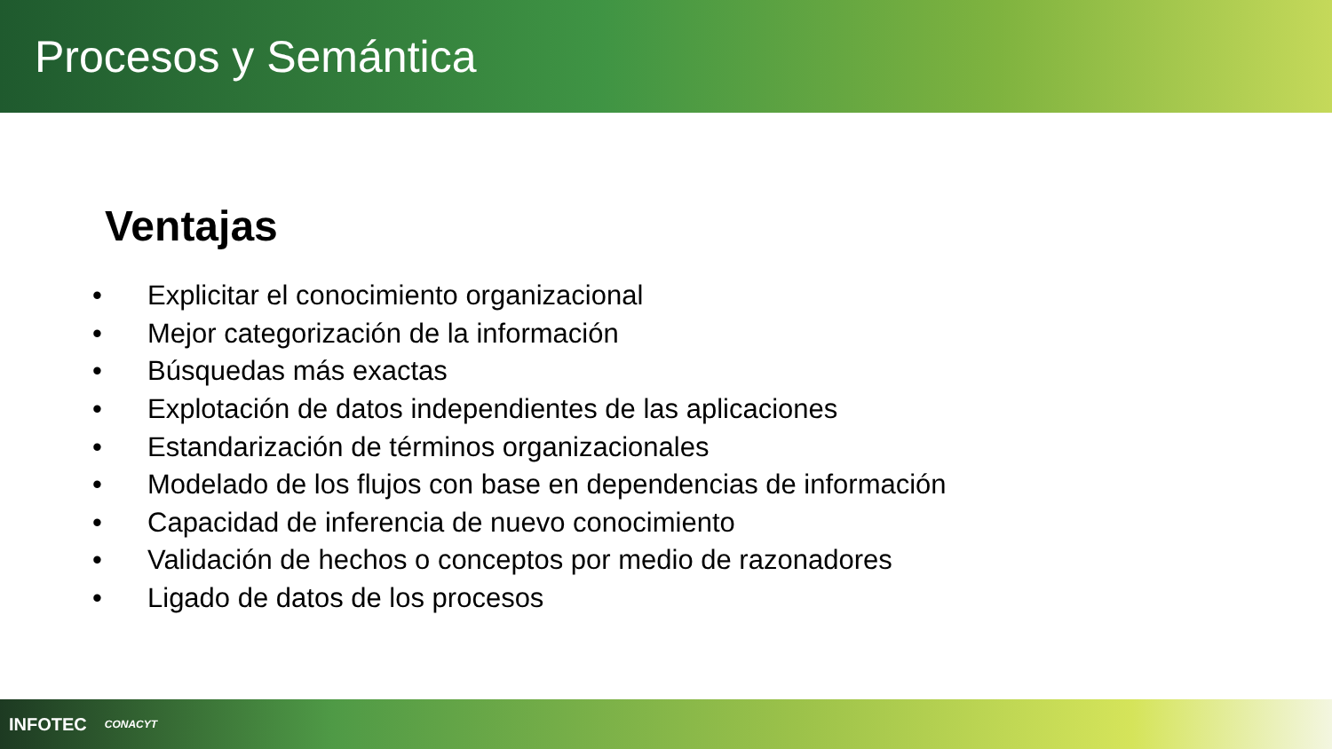Procesos y Semántica
Ventajas
• Explicitar el conocimiento organizacional
• Mejor categorización de la información
• Búsquedas más exactas
• Explotación de datos independientes de las aplicaciones
• Estandarización de términos organizacionales
• Modelado de los flujos con base en dependencias de información
• Capacidad de inferencia de nuevo conocimiento
• Validación de hechos o conceptos por medio de razonadores
• Ligado de datos de los procesos
INFOTEC CONACYT